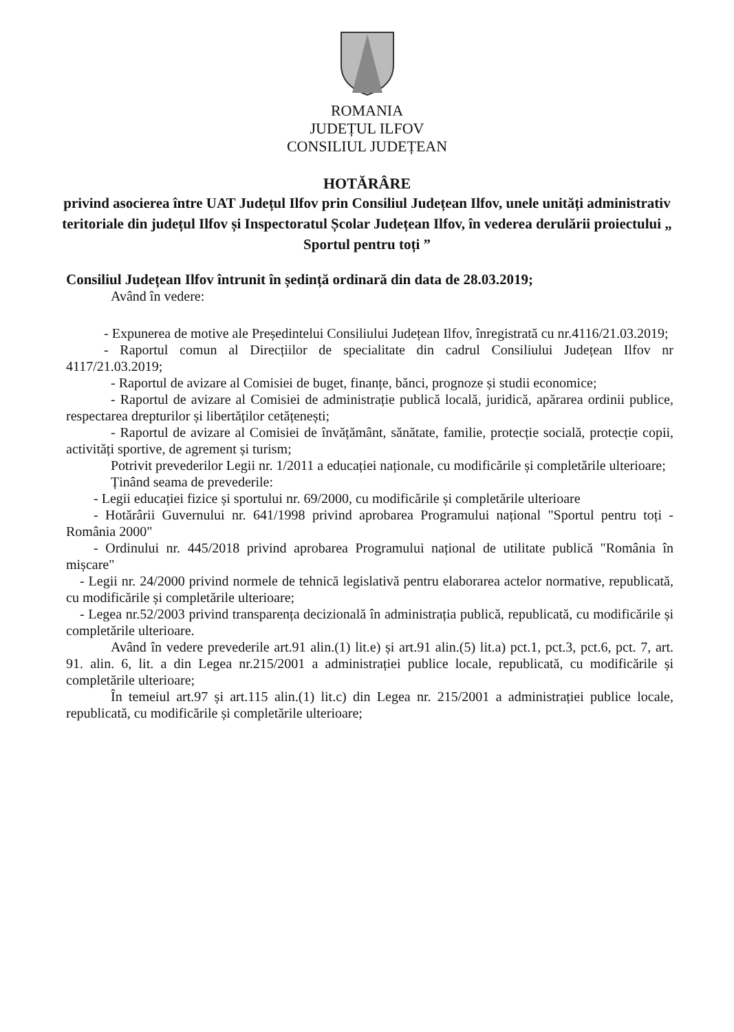ROMANIA
JUDEȚUL ILFOV
CONSILIUL JUDEȚEAN
HOTĂRÂRE
privind asocierea între UAT Județul Ilfov prin Consiliul Județean Ilfov, unele unități administrativ teritoriale din județul Ilfov și Inspectoratul Școlar Județean Ilfov, în vederea derulării proiectului „ Sportul pentru toți ”
Consiliul Județean Ilfov întrunit în ședință ordinară din data de 28.03.2019;
Având în vedere:
- Expunerea de motive ale Președintelui Consiliului Județean Ilfov, înregistrată cu nr.4116/21.03.2019;
- Raportul comun al Direcțiilor de specialitate din cadrul Consiliului Județean Ilfov nr 4117/21.03.2019;
- Raportul de avizare al Comisiei de buget, finanțe, bănci, prognoze și studii economice;
- Raportul de avizare al Comisiei de administrație publică locală, juridică, apărarea ordinii publice, respectarea drepturilor și libertăților cetățenești;
- Raportul de avizare al Comisiei de învățământ, sănătate, familie, protecție socială, protecție copii, activități sportive, de agrement și turism;
Potrivit prevederilor Legii nr. 1/2011 a educației naționale, cu modificările și completările ulterioare;
Ținând seama de prevederile:
- Legii educației fizice și sportului nr. 69/2000, cu modificările și completările ulterioare
- Hotărârii Guvernului nr. 641/1998 privind aprobarea Programului național "Sportul pentru toți - România 2000"
- Ordinului nr. 445/2018 privind aprobarea Programului național de utilitate publică "România în mișcare"
- Legii nr. 24/2000 privind normele de tehnică legislativă pentru elaborarea actelor normative, republicată, cu modificările și completările ulterioare;
- Legea nr.52/2003 privind transparența decizională în administrația publică, republicată, cu modificările și completările ulterioare.
Având în vedere prevederile art.91 alin.(1) lit.e) și art.91 alin.(5) lit.a) pct.1, pct.3, pct.6, pct. 7, art. 91. alin. 6, lit. a din Legea nr.215/2001 a administrației publice locale, republicată, cu modificările și completările ulterioare;
În temeiul art.97 și art.115 alin.(1) lit.c) din Legea nr. 215/2001 a administrației publice locale, republicată, cu modificările și completările ulterioare;